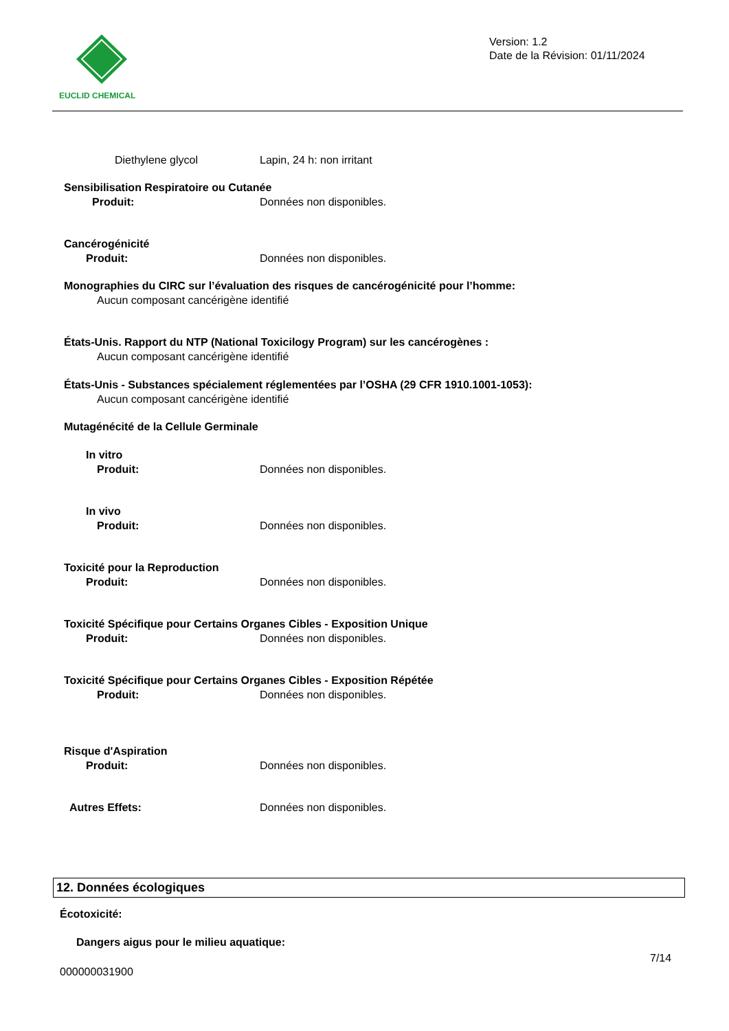EUCLID CHEMICAL
Version: 1.2
Date de la Révision: 01/11/2024
Diethylene glycol Lapin, 24 h: non irritant
Sensibilisation Respiratoire ou Cutanée
Produit: Données non disponibles.
Cancérogénicité
Produit: Données non disponibles.
Monographies du CIRC sur l’évaluation des risques de cancérogénicité pour l’homme:
Aucun composant cancérigène identifié
États-Unis. Rapport du NTP (National Toxicilogy Program) sur les cancérogènes :
Aucun composant cancérigène identifié
États-Unis - Substances spécialement réglementées par l’OSHA (29 CFR 1910.1001-1053):
Aucun composant cancérigène identifié
Mutagénécité de la Cellule Germinale
In vitro
Produit: Données non disponibles.
In vivo
Produit: Données non disponibles.
Toxicité pour la Reproduction
Produit: Données non disponibles.
Toxicité Spécifique pour Certains Organes Cibles - Exposition Unique
Produit: Données non disponibles.
Toxicité Spécifique pour Certains Organes Cibles - Exposition Répétée
Produit: Données non disponibles.
Risque d'Aspiration
Produit: Données non disponibles.
Autres Effets: Données non disponibles.
12. Données écologiques
Écotoxicité:
Dangers aigus pour le milieu aquatique:
7/14
000000031900